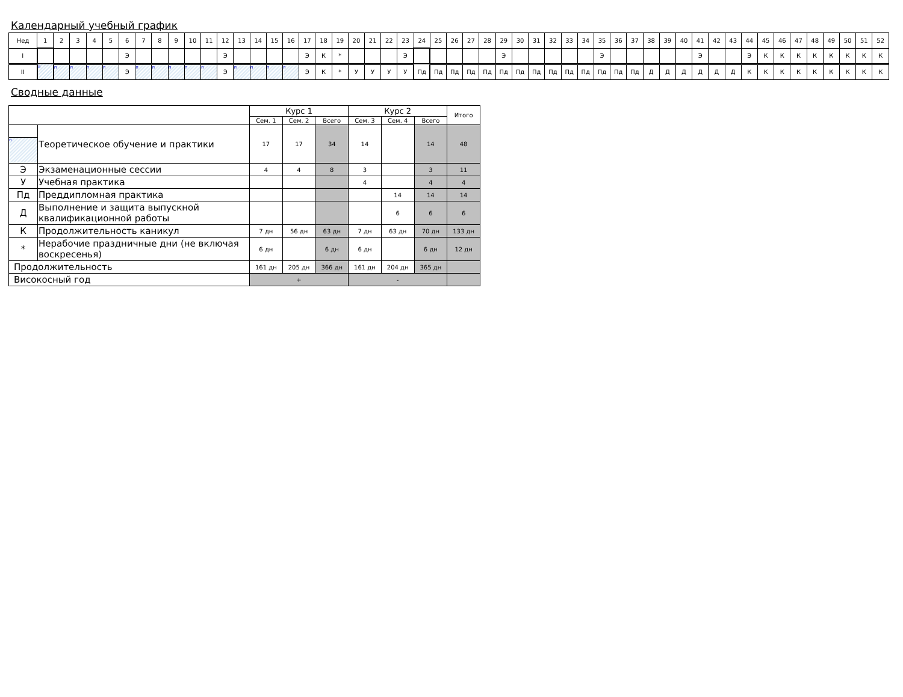Календарный учебный график
| Нед | 1 | 2 | 3 | 4 | 5 | 6 | 7 | 8 | 9 | 10 | 11 | 12 | 13 | 14 | 15 | 16 | 17 | 18 | 19 | 20 | 21 | 22 | 23 | 24 | 25 | 26 | 27 | 28 | 29 | 30 | 31 | 32 | 33 | 34 | 35 | 36 | 37 | 38 | 39 | 40 | 41 | 42 | 43 | 44 | 45 | 46 | 47 | 48 | 49 | 50 | 51 | 52 |
| I | | | | | | Э | | | | | | Э | | | | | Э | К | * | | | | Э | | | | | | Э | | | | | | Э | | | | | | Э | | | Э | К | К | К | К | К | К | К | К |
| II | п | п | п | п | п | Э | п | п | п | п | п | Э | п | п | п | п | Э | К | * | У | У | У | У | Пд | Пд | Пд | Пд | Пд | Пд | Пд | Пд | Пд | Пд | Пд | Пд | Пд | Пд | Д | Д | Д | Д | Д | Д | К | К | К | К | К | К | К | К | К |
Сводные данные
| | | Курс 1 | | | Курс 2 | | | Итого |
| --- | --- | --- | --- | --- | --- | --- | --- | --- |
| | | Сем. 1 | Сем. 2 | Всего | Сем. 3 | Сем. 4 | Всего | |
| п | Теоретическое обучение и практики | 17 | 17 | 34 | 14 | | 14 | 48 |
| Э | Экзаменационные сессии | 4 | 4 | 8 | 3 | | 3 | 11 |
| У | Учебная практика | | | | 4 | | 4 | 4 |
| Пд | Преддипломная практика | | | | | 14 | 14 | 14 |
| Д | Выполнение и защита выпускной квалификационной работы | | | | | 6 | 6 | 6 |
| К | Продолжительность каникул | 7 дн | 56 дн | 63 дн | 7 дн | 63 дн | 70 дн | 133 дн |
| * | Нерабочие праздничные дни (не включая воскресенья) | 6 дн | | 6 дн | 6 дн | | 6 дн | 12 дн |
| Продолжительность | | 161 дн | 205 дн | 366 дн | 161 дн | 204 дн | 365 дн | |
| Високосный год | | + | | | - | | | |